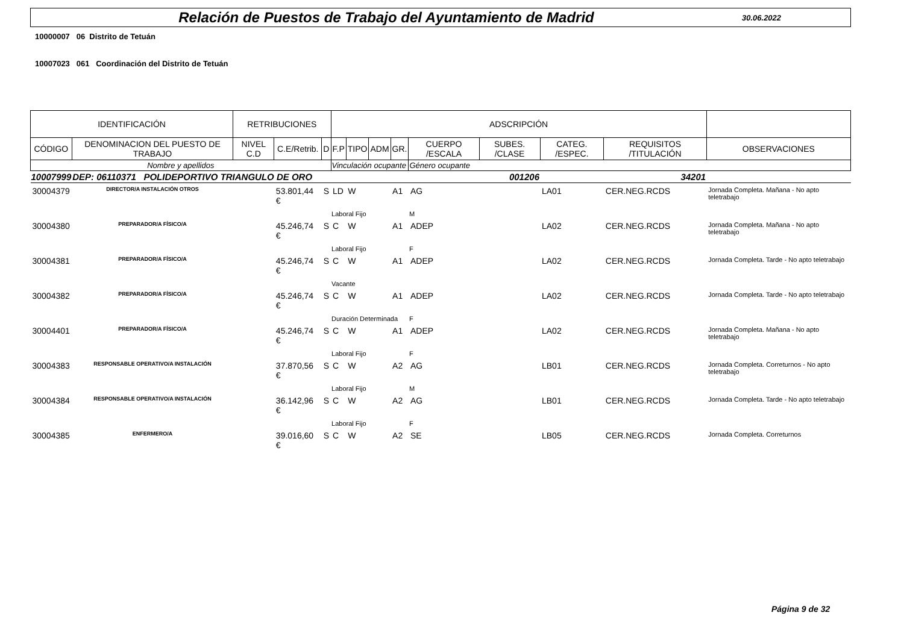Relación de Puestos de Trabajo del Ayuntamiento de Madrid
30.06.2022
10000007 06 Distrito de Tetuán
10007023 061 Coordinación del Distrito de Tetuán
| IDENTIFICACIÓN | | RETRIBUCIONES | | | ADSCRIPCIÓN | | | | | | | | |
| --- | --- | --- | --- | --- | --- | --- | --- | --- | --- | --- | --- | --- | --- |
| CÓDIGO | DENOMINACION DEL PUESTO DE TRABAJO | NIVEL C.D | C.E/Retrib. | D | F.P | TIPO | ADM | GR. | CUERPO /ESCALA | SUBES. /CLASE | CATEG. /ESPEC. | REQUISITOS /TITULACIÓN | OBSERVACIONES |
| Nombre y apellidos | | | | | Vinculación ocupante | | | | Género ocupante | | | | |
| 10007999 | DEP: 06110371 POLIDEPORTIVO TRIANGULO DE ORO | | | | | | | 001206 | | | 34201 | | |
| 30004379 | DIRECTOR/A INSTALACIÓN OTROS | | 53.801,44 € | S | LD | W | | A1 | AG | | LA01 | CER.NEG.RCDS | Jornada Completa. Mañana - No apto teletrabajo |
| | | | | | Laboral Fijo | | | | M | | | | |
| 30004380 | PREPARADOR/A FÍSICO/A | | 45.246,74 € | S | C | W | | A1 | ADEP | | LA02 | CER.NEG.RCDS | Jornada Completa. Mañana - No apto teletrabajo |
| | | | | | Laboral Fijo | | | | F | | | | |
| 30004381 | PREPARADOR/A FÍSICO/A | | 45.246,74 € | S | C | W | | A1 | ADEP | | LA02 | CER.NEG.RCDS | Jornada Completa. Tarde - No apto teletrabajo |
| | | | | | Vacante | | | | | | | | |
| 30004382 | PREPARADOR/A FÍSICO/A | | 45.246,74 € | S | C | W | | A1 | ADEP | | LA02 | CER.NEG.RCDS | Jornada Completa. Tarde - No apto teletrabajo |
| | | | | | Duración Determinada | | | | F | | | | |
| 30004401 | PREPARADOR/A FÍSICO/A | | 45.246,74 € | S | C | W | | A1 | ADEP | | LA02 | CER.NEG.RCDS | Jornada Completa. Mañana - No apto teletrabajo |
| | | | | | Laboral Fijo | | | | F | | | | |
| 30004383 | RESPONSABLE OPERATIVO/A INSTALACIÓN | | 37.870,56 € | S | C | W | | A2 | AG | | LB01 | CER.NEG.RCDS | Jornada Completa. Corretur­nos - No apto teletrabajo |
| | | | | | Laboral Fijo | | | | M | | | | |
| 30004384 | RESPONSABLE OPERATIVO/A INSTALACIÓN | | 36.142,96 € | S | C | W | | A2 | AG | | LB01 | CER.NEG.RCDS | Jornada Completa. Tarde - No apto teletrabajo |
| | | | | | Laboral Fijo | | | | F | | | | |
| 30004385 | ENFERMERO/A | | 39.016,60 € | S | C | W | | A2 | SE | | LB05 | CER.NEG.RCDS | Jornada Completa. Correturnos |
Página 9 de 32